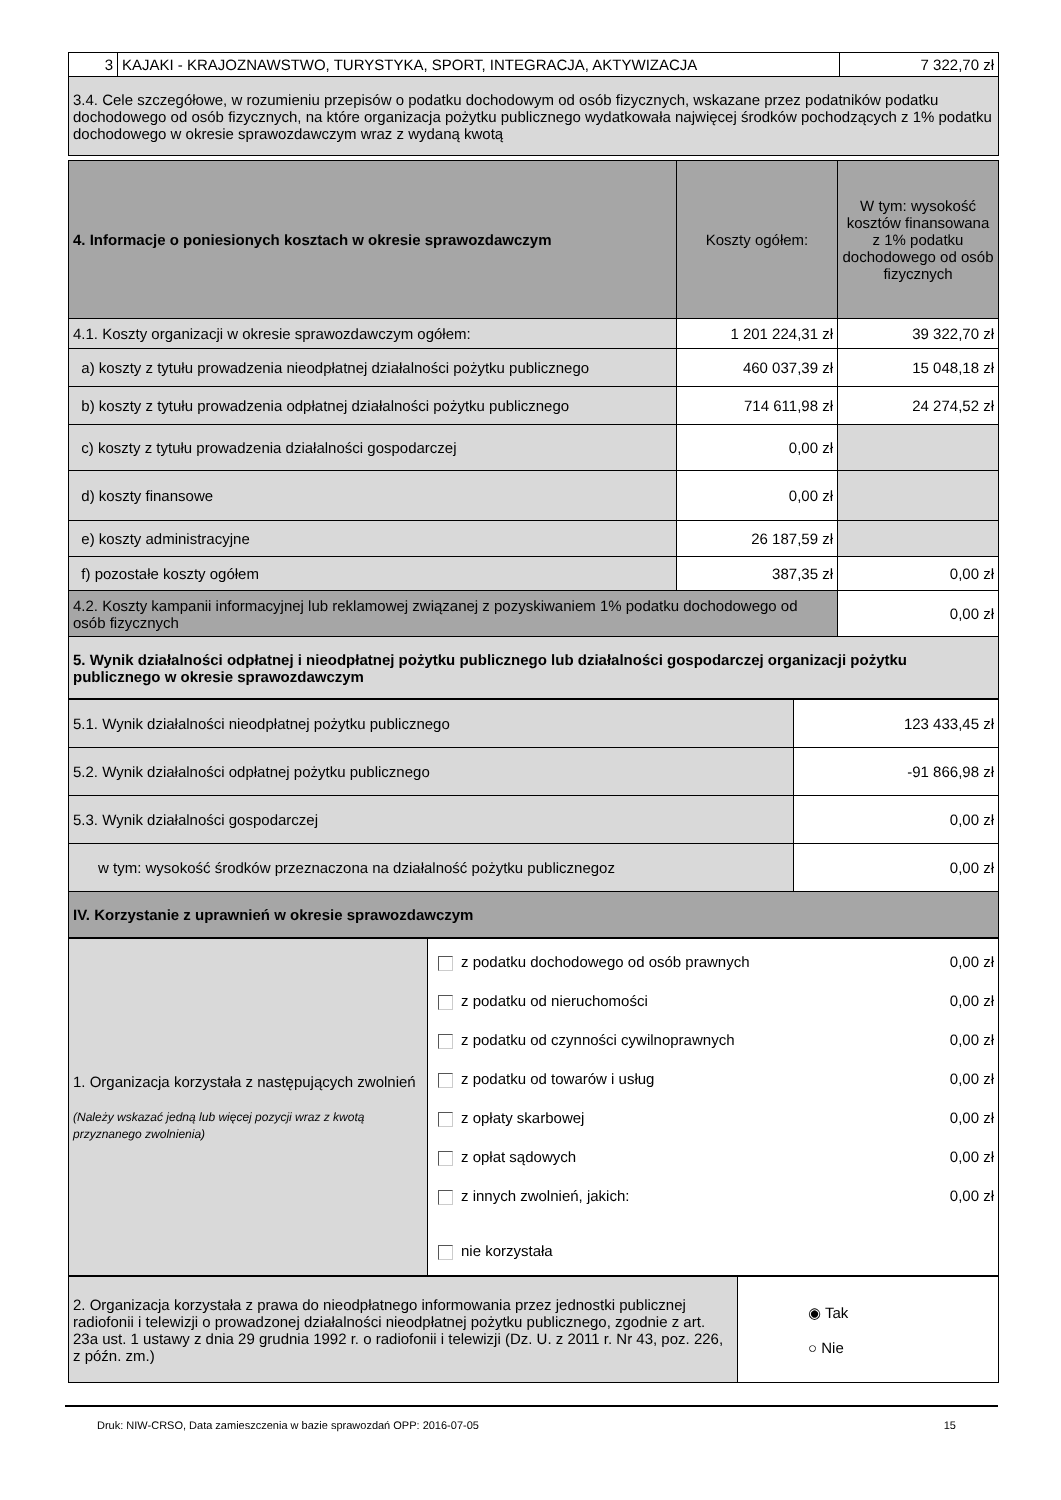| 3 | KAJAKI - KRAJOZNAWSTWO, TURYSTYKA, SPORT, INTEGRACJA, AKTYWIZACJA | 7 322,70 zł |
| 3.4. Cele szczegółowe, w rozumieniu przepisów o podatku dochodowym od osób fizycznych, wskazane przez podatników podatku dochodowego od osób fizycznych, na które organizacja pożytku publicznego wydatkowała najwięcej środków pochodzących z 1% podatku dochodowego w okresie sprawozdawczym wraz z wydaną kwotą | | |
| 4. Informacje o poniesionych kosztach w okresie sprawozdawczym | Koszty ogółem: | W tym: wysokość kosztów finansowana z 1% podatku dochodowego od osób fizycznych |
| 4.1. Koszty organizacji w okresie sprawozdawczym ogółem: | 1 201 224,31 zł | 39 322,70 zł |
| a) koszty z tytułu prowadzenia nieodpłatnej działalności pożytku publicznego | 460 037,39 zł | 15 048,18 zł |
| b) koszty z tytułu prowadzenia odpłatnej działalności pożytku publicznego | 714 611,98 zł | 24 274,52 zł |
| c) koszty z tytułu prowadzenia działalności gospodarczej | 0,00 zł | |
| d) koszty finansowe | 0,00 zł | |
| e) koszty administracyjne | 26 187,59 zł | |
| f) pozostałe koszty ogółem | 387,35 zł | 0,00 zł |
| 4.2. Koszty kampanii informacyjnej lub reklamowej związanej z pozyskiwaniem 1% podatku dochodowego od osób fizycznych | | 0,00 zł |
| 5. Wynik działalności odpłatnej i nieodpłatnej pożytku publicznego lub działalności gospodarczej organizacji pożytku publicznego w okresie sprawozdawczym | | |
| 5.1. Wynik działalności nieodpłatnej pożytku publicznego | 123 433,45 zł |
| 5.2. Wynik działalności odpłatnej pożytku publicznego | -91 866,98 zł |
| 5.3. Wynik działalności gospodarczej | 0,00 zł |
| w tym: wysokość środków przeznaczona na działalność pożytku publicznegoz | 0,00 zł |
| IV. Korzystanie z uprawnień w okresie sprawozdawczym | |
| 1. Organizacja korzystała z następujących zwolnień (Należy wskazać jedną lub więcej pozycji wraz z kwotą przyznanego zwolnienia) | z podatku dochodowego od osób prawnych 0,00 zł z podatku od nieruchomości 0,00 zł z podatku od czynności cywilnoprawnych 0,00 zł z podatku od towarów i usług 0,00 zł z opłaty skarbowej 0,00 zł z opłat sądowych 0,00 zł z innych zwolnień, jakich: 0,00 zł nie korzystała |
| 2. Organizacja korzystała z prawa do nieodpłatnego informowania przez jednostki publicznej radiofonii i telewizji o prowadzonej działalności nieodpłatnej pożytku publicznego, zgodnie z art. 23a ust. 1 ustawy z dnia 29 grudnia 1992 r. o radiofonii i telewizji (Dz. U. z 2011 r. Nr 43, poz. 226, z późn. zm.) | ◉ Tak ○ Nie |
Druk: NIW-CRSO, Data zamieszczenia w bazie sprawozdań OPP: 2016-07-05 15